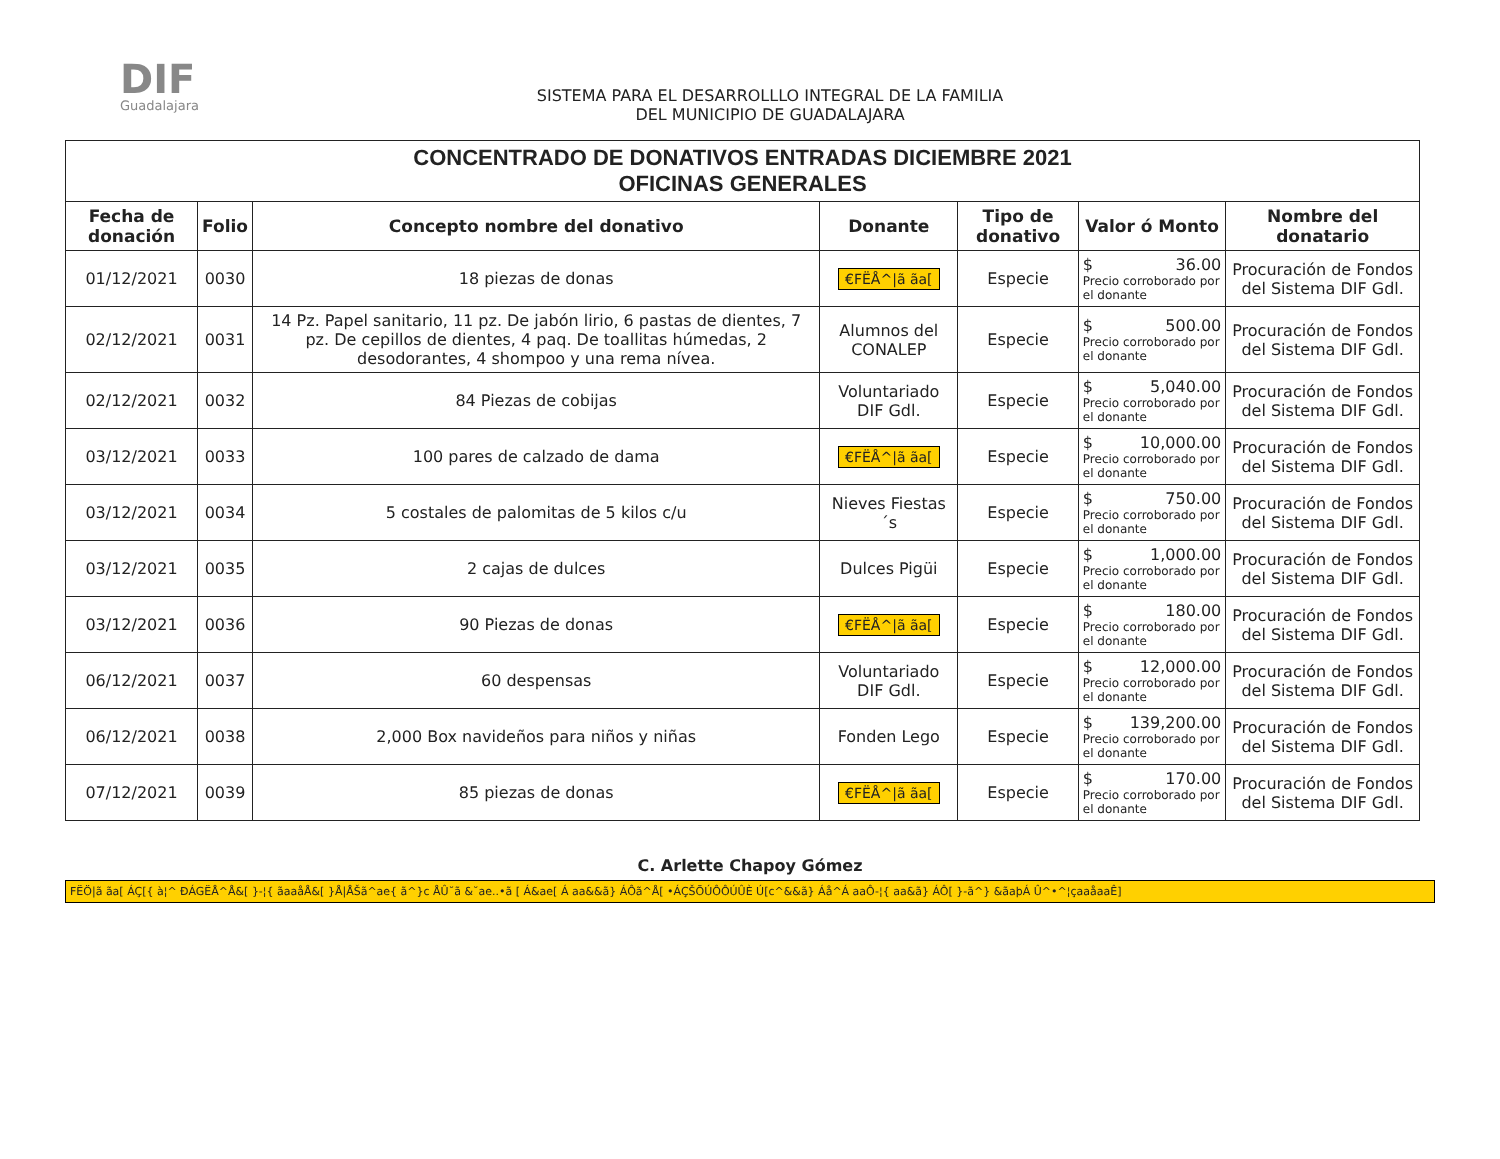DIF
Guadalajara
SISTEMA PARA EL DESARROLLLO INTEGRAL DE LA FAMILIA
DEL MUNICIPIO DE GUADALAJARA
| CONCENTRADO DE DONATIVOS ENTRADAS DICIEMBRE 2021 OFICINAS GENERALES | | | | | | |
| Fecha de donación | Folio | Concepto nombre del donativo | Donante | Tipo de donativo | Valor ó Monto | Nombre del donatario |
| 01/12/2021 | 0030 | 18 piezas de donas | €FËÅ^/ã ãa[ | Especie | $ 36.00 Precio corroborado por el donante | Procuración de Fondos del Sistema DIF Gdl. |
| 02/12/2021 | 0031 | 14 Pz. Papel sanitario, 11 pz. De jabón lirio, 6 pastas de dientes, 7 pz. De cepillos de dientes, 4 paq. De toallitas húmedas, 2 desodorantes, 4 shompoo y una rema nívea. | Alumnos del CONALEP | Especie | $ 500.00 Precio corroborado por el donante | Procuración de Fondos del Sistema DIF Gdl. |
| 02/12/2021 | 0032 | 84 Piezas de cobijas | Voluntariado DIF Gdl. | Especie | $ 5,040.00 Precio corroborado por el donante | Procuración de Fondos del Sistema DIF Gdl. |
| 03/12/2021 | 0033 | 100 pares de calzado de dama | €FËÅ^/ã ãa[ | Especie | $ 10,000.00 Precio corroborado por el donante | Procuración de Fondos del Sistema DIF Gdl. |
| 03/12/2021 | 0034 | 5 costales de palomitas de 5 kilos c/u | Nieves Fiestas´s | Especie | $ 750.00 Precio corroborado por el donante | Procuración de Fondos del Sistema DIF Gdl. |
| 03/12/2021 | 0035 | 2 cajas de dulces | Dulces Pigüi | Especie | $ 1,000.00 Precio corroborado por el donante | Procuración de Fondos del Sistema DIF Gdl. |
| 03/12/2021 | 0036 | 90 Piezas de donas | €FËÅ^/ã ãa[ | Especie | $ 180.00 Precio corroborado por el donante | Procuración de Fondos del Sistema DIF Gdl. |
| 06/12/2021 | 0037 | 60 despensas | Voluntariado DIF Gdl. | Especie | $ 12,000.00 Precio corroborado por el donante | Procuración de Fondos del Sistema DIF Gdl. |
| 06/12/2021 | 0038 | 2,000 Box navideños para niños y niñas | Fonden Lego | Especie | $ 139,200.00 Precio corroborado por el donante | Procuración de Fondos del Sistema DIF Gdl. |
| 07/12/2021 | 0039 | 85 piezas de donas | €FËÅ^/ã ãa[ | Especie | $ 170.00 Precio corroborado por el donante | Procuración de Fondos del Sistema DIF Gdl. |
C. Arlette Chapoy Gómez
FËÖ|ã ãa[ ÁÇ[{ à¦^ ÐÁGËÅ^Å&[ }-¦{ ãaaåÅ&[ }Å|ÅŠã^ae{ ã^}c ÅÛ˘ã &˘ae..•ã [ Á&ae[ Á aa&&ã} ÁÔã^Å[ •ÁÇŠÕÚÔÔÚÛÈ Ú[c^&&ã} Áå^Á aaÔ-¦{ aa&ã} ÁÔ[ }-ã^} &ãaþÁ Û^•^¦çaaåaaÊ]